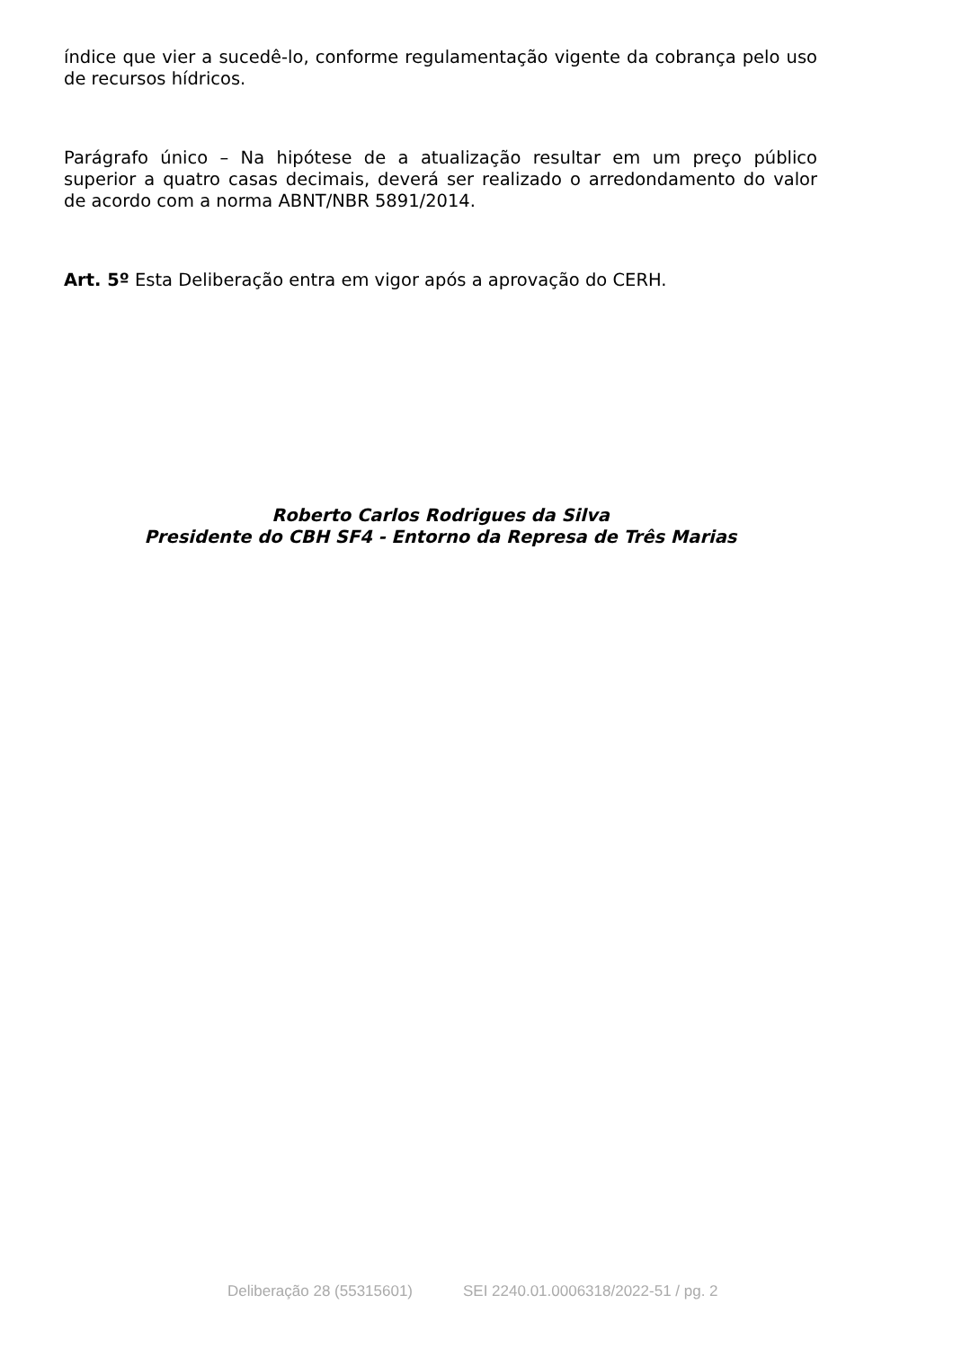índice que vier a sucedê-lo, conforme regulamentação vigente da cobrança pelo uso de recursos hídricos.
Parágrafo único – Na hipótese de a atualização resultar em um preço público superior a quatro casas decimais, deverá ser realizado o arredondamento do valor de acordo com a norma ABNT/NBR 5891/2014.
Art. 5º Esta Deliberação entra em vigor após a aprovação do CERH.
Roberto Carlos Rodrigues da Silva
Presidente do CBH SF4 - Entorno da Represa de Três Marias
Deliberação 28 (55315601) SEI 2240.01.0006318/2022-51 / pg. 2